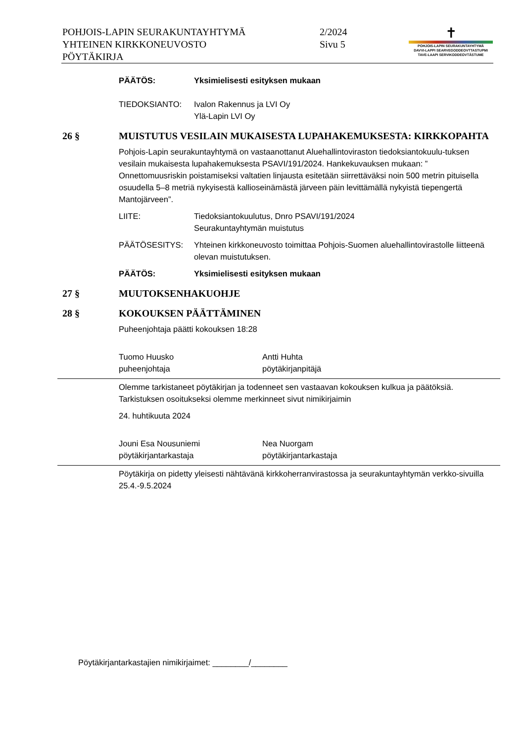POHJOIS-LAPIN SEURAKUNTAYHTYMÄ
YHTEINEN KIRKKONEUVOSTO
PÖYTÄKIRJA
2/2024
Sivu 5
✝
POHJOIS-LAPIN SEURAKUNTAYHTYMÄ
DAVVI-LAPPI SEARVEGODDEOVTTASTUPMI
TAVE-LAAPI SERVIKODDEOVTÂSTUME
PÄÄTÖS: Yksimielisesti esityksen mukaan
TIEDOKSIANTO: Ivalon Rakennus ja LVI Oy
Ylä-Lapin LVI Oy
26 § MUISTUTUS VESILAIN MUKAISESTA LUPAHAKEMUKSESTA: KIRKKOPAHTA
Pohjois-Lapin seurakuntayhtymä on vastaanottanut Aluehallintoviraston tiedoksiantokuulu-tuksen vesilain mukaisesta lupahakemuksesta PSAVI/191/2024. Hankekuvauksen mukaan: ” Onnettomuusriskin poistamiseksi valtatien linjausta esitetään siirrettäväksi noin 500 metrin pituisella osuudella 5–8 metriä nykyisestä kallioseinämästä järveen päin levittämällä nykyistä tiepengertä Mantojärveen”.
LIITE: Tiedoksiantokuulutus, Dnro PSAVI/191/2024
Seurakuntayhtymän muistutus
PÄÄTÖSESITYS: Yhteinen kirkkoneuvosto toimittaa Pohjois-Suomen aluehallintovirastolle liitteenä olevan muistutuksen.
PÄÄTÖS: Yksimielisesti esityksen mukaan
27 § MUUTOKSENHAKUOHJE
28 § KOKOUKSEN PÄÄTTÄMINEN
Puheenjohtaja päätti kokouksen 18:28
Tuomo Huusko
puheenjohtaja
Antti Huhta
pöytäkirjanpitäjä
Olemme tarkistaneet pöytäkirjan ja todenneet sen vastaavan kokouksen kulkua ja päätöksiä. Tarkistuksen osoitukseksi olemme merkinneet sivut nimikirjaimin
24. huhtikuuta 2024
Jouni Esa Nousuniemi
pöytäkirjantarkastaja
Nea Nuorgam
pöytäkirjantarkastaja
Pöytäkirja on pidetty yleisesti nähtävänä kirkkoherranvirastossa ja seurakuntayhtymän verkko-sivuilla 25.4.-9.5.2024
Pöytäkirjantarkastajien nimikirjaimet: ________/________